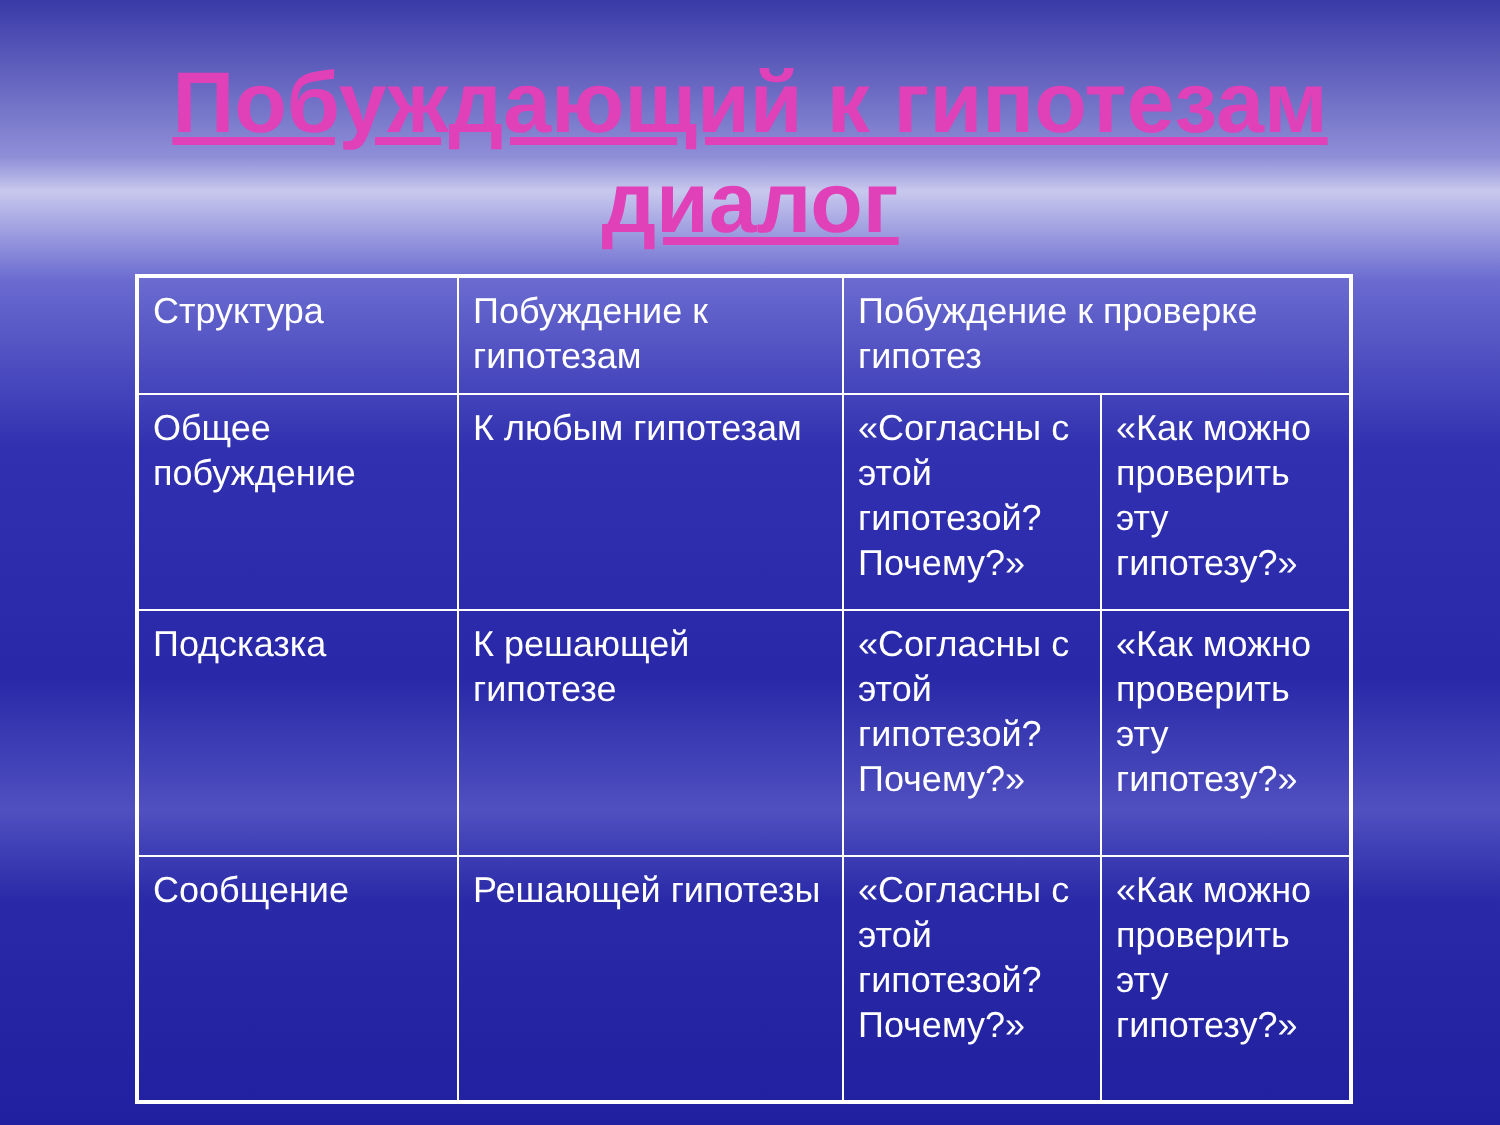Побуждающий к гипотезам
диалог
| Структура | Побуждение к гипотезам | Побуждение к проверке гипотез | |
| Общее побуждение | К любым гипотезам | «Согласны с этой гипотезой? Почему?» | «Как можно проверить эту гипотезу?» |
| Подсказка | К решающей гипотезе | «Согласны с этой гипотезой? Почему?» | «Как можно проверить эту гипотезу?» |
| Сообщение | Решающей гипотезы | «Согласны с этой гипотезой? Почему?» | «Как можно проверить эту гипотезу?» |